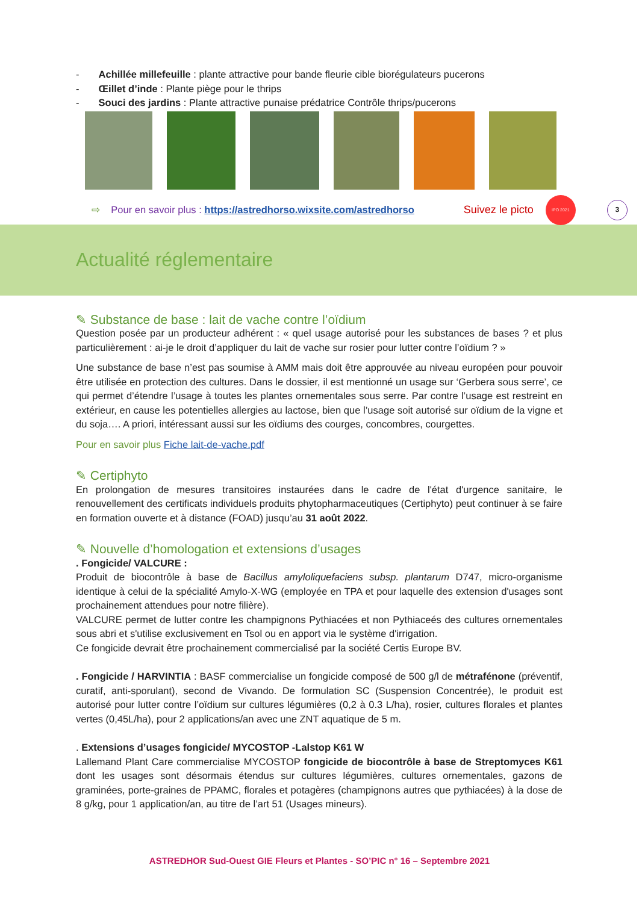- Achillée millefeuille : plante attractive pour bande fleurie cible biorégulateurs pucerons
- Œillet d’inde : Plante piège pour le thrips
- Souci des jardins : Plante attractive punaise prédatrice Contrôle thrips/pucerons
⇨ Pour en savoir plus : https://astredhorso.wixsite.com/astredhorso Suivez le picto IPO 2021 3
Actualité réglementaire
✎ Substance de base : lait de vache contre l’oïdium
Question posée par un producteur adhérent : « quel usage autorisé pour les substances de bases ? et plus particulièrement : ai-je le droit d’appliquer du lait de vache sur rosier pour lutter contre l’oïdium ? »
Une substance de base n’est pas soumise à AMM mais doit être approuvée au niveau européen pour pouvoir être utilisée en protection des cultures. Dans le dossier, il est mentionné un usage sur ‘Gerbera sous serre’, ce qui permet d’étendre l’usage à toutes les plantes ornementales sous serre. Par contre l’usage est restreint en extérieur, en cause les potentielles allergies au lactose, bien que l’usage soit autorisé sur oïdium de la vigne et du soja…. A priori, intéressant aussi sur les oïdiums des courges, concombres, courgettes.
Pour en savoir plus Fiche lait-de-vache.pdf
✎ Certiphyto
En prolongation de mesures transitoires instaurées dans le cadre de l'état d'urgence sanitaire, le renouvellement des certificats individuels produits phytopharmaceutiques (Certiphyto) peut continuer à se faire en formation ouverte et à distance (FOAD) jusqu’au 31 août 2022.
✎ Nouvelle d’homologation et extensions d’usages
. Fongicide/ VALCURE :
Produit de biocontrôle à base de Bacillus amyloliquefaciens subsp. plantarum D747, micro-organisme identique à celui de la spécialité Amylo-X-WG (employée en TPA et pour laquelle des extension d'usages sont prochainement attendues pour notre filière).
VALCURE permet de lutter contre les champignons Pythiacées et non Pythiaceés des cultures ornementales sous abri et s'utilise exclusivement en Tsol ou en apport via le système d'irrigation.
Ce fongicide devrait être prochainement commercialisé par la société Certis Europe BV.
. Fongicide / HARVINTIA : BASF commercialise un fongicide composé de 500 g/l de métrafénone (préventif, curatif, anti-sporulant), second de Vivando. De formulation SC (Suspension Concentrée), le produit est autorisé pour lutter contre l’oïdium sur cultures légumières (0,2 à 0.3 L/ha), rosier, cultures florales et plantes vertes (0,45L/ha), pour 2 applications/an avec une ZNT aquatique de 5 m.
. Extensions d’usages fongicide/ MYCOSTOP -Lalstop K61 W
Lallemand Plant Care commercialise MYCOSTOP fongicide de biocontrôle à base de Streptomyces K61 dont les usages sont désormais étendus sur cultures légumières, cultures ornementales, gazons de graminées, porte-graines de PPAMC, florales et potagères (champignons autres que pythiacées) à la dose de 8 g/kg, pour 1 application/an, au titre de l’art 51 (Usages mineurs).
ASTREDHOR Sud-Ouest GIE Fleurs et Plantes - SO’PIC n° 16 – Septembre 2021